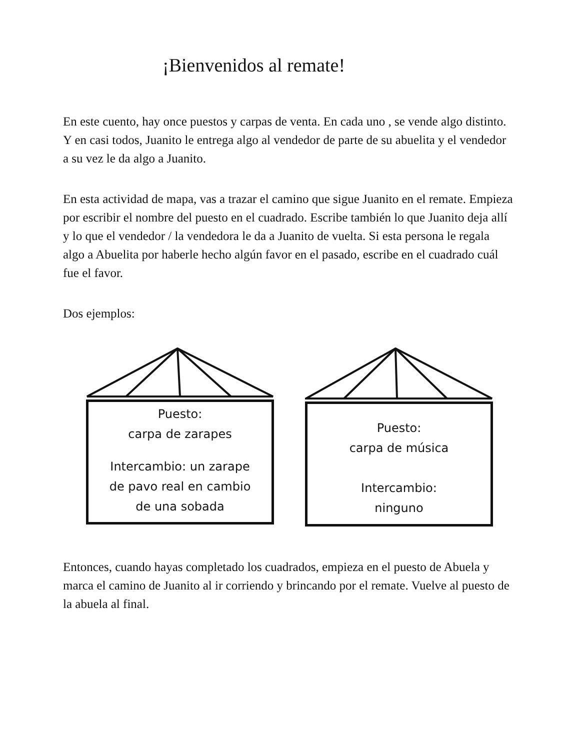¡Bienvenidos al remate!
En este cuento, hay once puestos y carpas de venta. En cada uno , se vende algo distinto. Y en casi todos, Juanito le entrega algo al vendedor de parte de su abuelita y el vendedor a su vez le da algo a Juanito.
En esta actividad de mapa, vas a trazar el camino que sigue Juanito en el remate. Empieza por escribir el nombre del puesto en el cuadrado. Escribe también lo que Juanito deja allí y lo que el vendedor / la vendedora le da a Juanito de vuelta. Si esta persona le regala algo a Abuelita por haberle hecho algún favor en el pasado, escribe en el cuadrado cuál fue el favor.
Dos ejemplos:
Puesto:
carpa de zarapes
Intercambio: un zarape
de pavo real en cambio
de una sobada
Puesto:
carpa de música
Intercambio:
ninguno
Entonces, cuando hayas completado los cuadrados, empieza en el puesto de Abuela y marca el camino de Juanito al ir corriendo y brincando por el remate. Vuelve al puesto de la abuela al final.